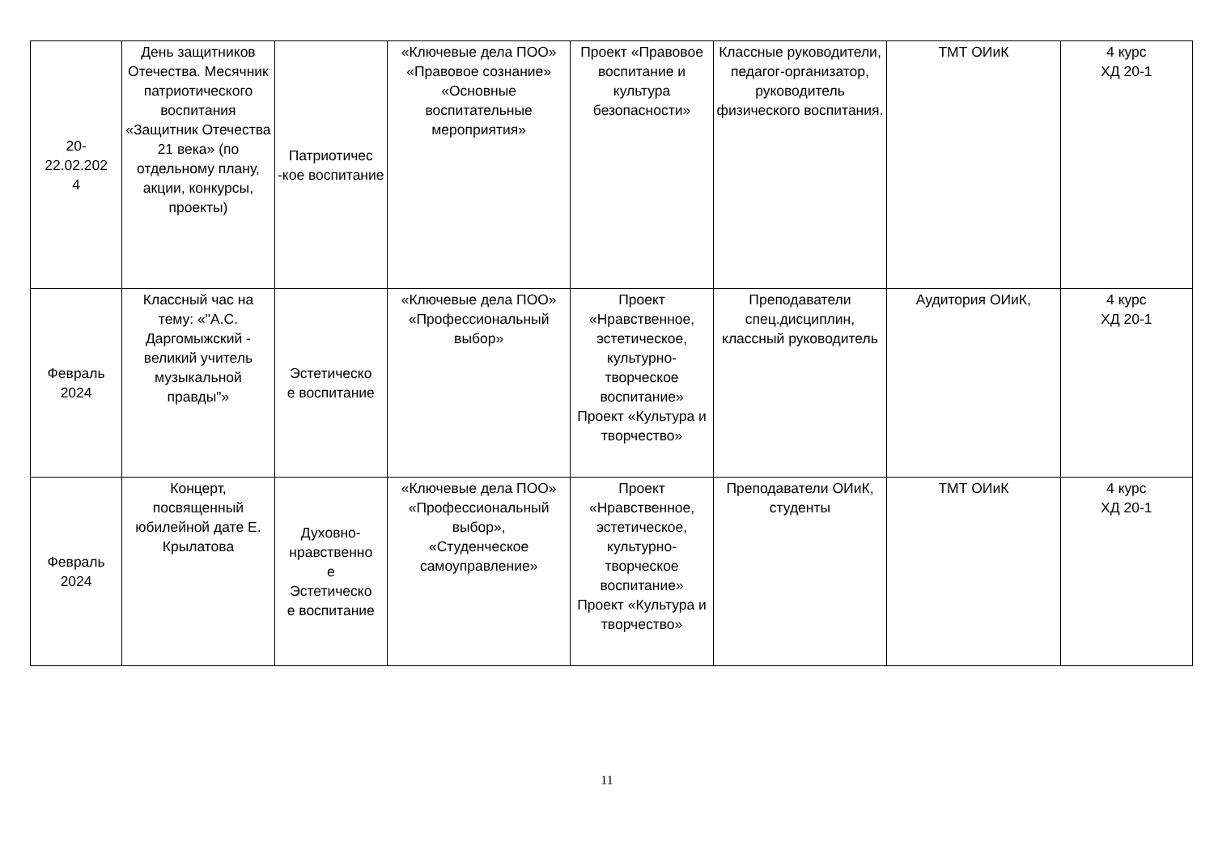| 20- 22.02.202 4 | День защитников Отечества. Месячник патриотического воспитания «Защитник Отечества 21 века» (по отдельному плану, акции, конкурсы, проекты) | Патриотичес -кое воспитание | «Ключевые дела ПОО» «Правовое сознание» «Основные воспитательные мероприятия» | Проект «Правовое воспитание и культура безопасности» | Классные руководители, педагог-организатор, руководитель физического воспитания. | ТМТ ОИиК | 4 курс ХД 20-1 |
| Февраль 2024 | Классный час на тему: «"А.С. Даргомыжский - великий учитель музыкальной правды"» | Эстетическо е воспитание | «Ключевые дела ПОО» «Профессиональный выбор» | Проект «Нравственное, эстетическое, культурно-творческое воспитание» Проект «Культура и творчество» | Преподаватели спец.дисциплин, классный руководитель | Аудитория ОИиК, | 4 курс ХД 20-1 |
| Февраль 2024 | Концерт, посвященный юбилейной дате Е. Крылатова | Духовно-нравственно е Эстетическо е воспитание | «Ключевые дела ПОО» «Профессиональный выбор», «Студенческое самоуправление» | Проект «Нравственное, эстетическое, культурно-творческое воспитание» Проект «Культура и творчество» | Преподаватели ОИиК, студенты | ТМТ ОИиК | 4 курс ХД 20-1 |
11